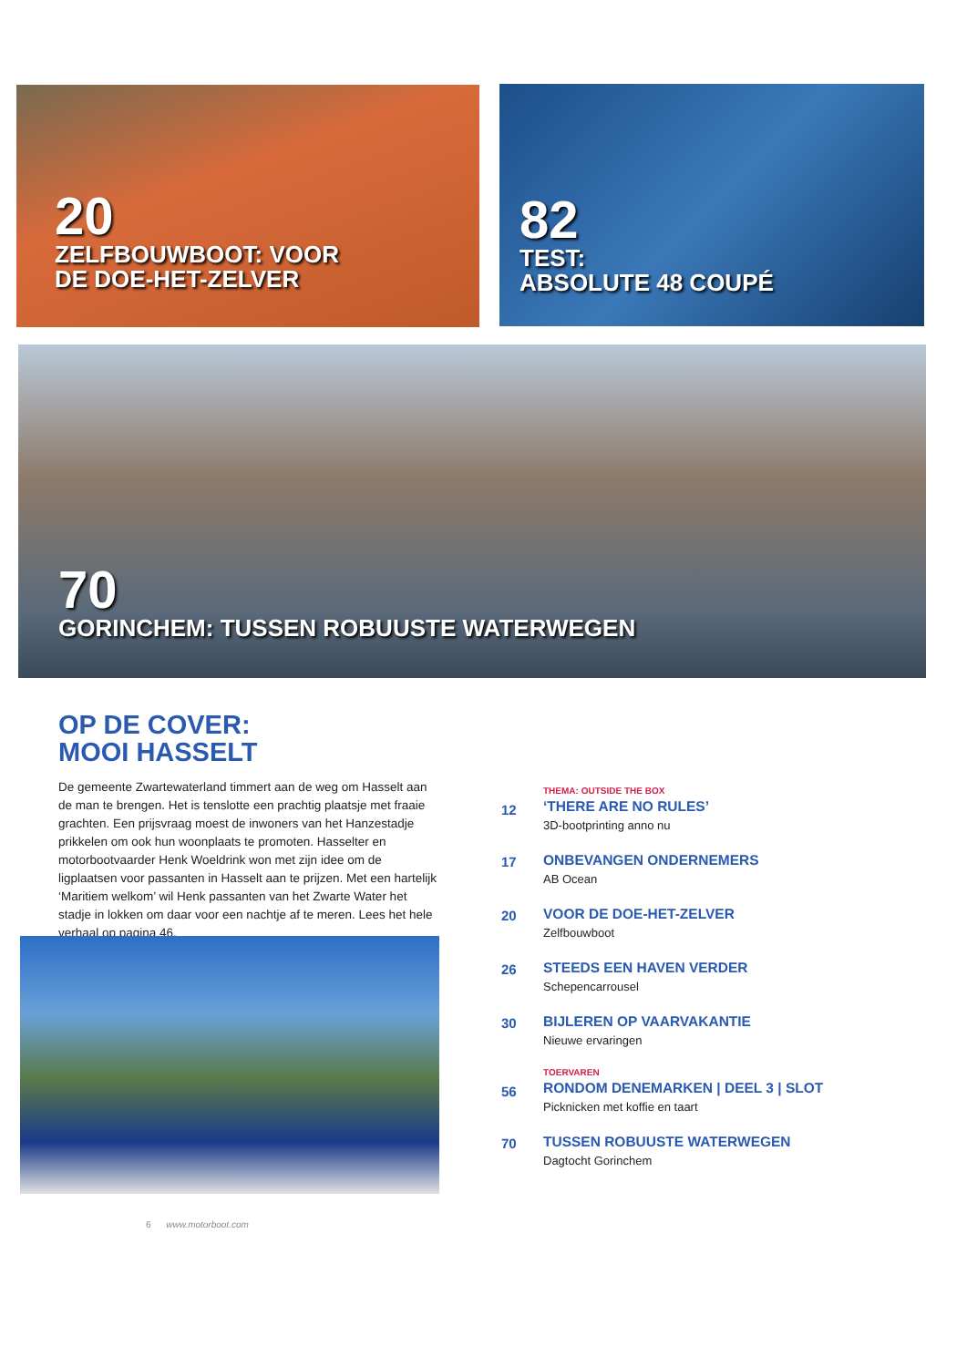20
ZELFBOUWBOOT: VOOR
DE DOE-HET-ZELVER
82
TEST:
ABSOLUTE 48 COUPÉ
70
GORINCHEM: TUSSEN ROBUUSTE WATERWEGEN
OP DE COVER:
MOOI HASSELT
De gemeente Zwartewaterland timmert aan de weg om Hasselt aan de man te brengen. Het is tenslotte een prachtig plaatsje met fraaie grachten. Een prijsvraag moest de inwoners van het Hanzestadje prikkelen om ook hun woonplaats te promoten. Hasselter en motorbootvaarder Henk Woeldrink won met zijn idee om de ligplaatsen voor passanten in Hasselt aan te prijzen. Met een hartelijk ‘Maritiem welkom’ wil Henk passanten van het Zwarte Water het stadje in lokken om daar voor een nachtje af te meren. Lees het hele verhaal op pagina 46.
12
THEMA: OUTSIDE THE BOX
‘THERE ARE NO RULES’
3D-bootprinting anno nu
17 ONBEVANGEN ONDERNEMERS
AB Ocean
20 VOOR DE DOE-HET-ZELVER
Zelfbouwboot
26 STEEDS EEN HAVEN VERDER
Schepencarrousel
30 BIJLEREN OP VAARVAKANTIE
Nieuwe ervaringen
56
TOERVAREN
RONDOM DENEMARKEN | DEEL 3 | SLOT
Picknicken met koffie en taart
70 TUSSEN ROBUUSTE WATERWEGEN
Dagtocht Gorinchem
6 www.motorboot.com